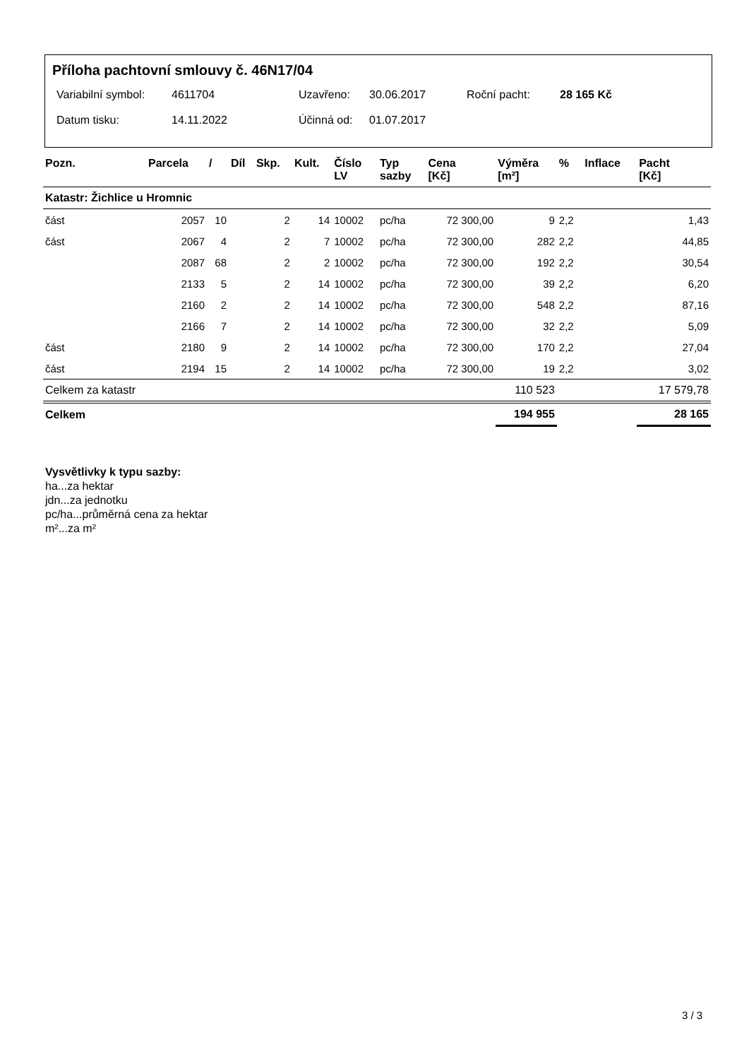Příloha pachtovní smlouvy č. 46N17/04
| Variabilní symbol: | 4611704 | Uzavřeno: | 30.06.2017 | Roční pacht: | 28 165 Kč |
| Datum tisku: | 14.11.2022 | Účinná od: | 01.07.2017 | | |
| Pozn. | Parcela | / | Díl | Skp. | Kult. | Číslo LV | Typ sazby | Cena [Kč] | Výměra [m²] | % | Inflace | Pacht [Kč] |
| --- | --- | --- | --- | --- | --- | --- | --- | --- | --- | --- | --- | --- |
| Katastr: Žichlice u Hromnic | | | | | | | | | | | | |
| část | 2057 | 10 | | 2 | 14 | 10002 | pc/ha | 72 300,00 | 9 | 2,2 | | 1,43 |
| část | 2067 | 4 | | 2 | 7 | 10002 | pc/ha | 72 300,00 | 282 | 2,2 | | 44,85 |
| | 2087 | 68 | | 2 | 2 | 10002 | pc/ha | 72 300,00 | 192 | 2,2 | | 30,54 |
| | 2133 | 5 | | 2 | 14 | 10002 | pc/ha | 72 300,00 | 39 | 2,2 | | 6,20 |
| | 2160 | 2 | | 2 | 14 | 10002 | pc/ha | 72 300,00 | 548 | 2,2 | | 87,16 |
| | 2166 | 7 | | 2 | 14 | 10002 | pc/ha | 72 300,00 | 32 | 2,2 | | 5,09 |
| část | 2180 | 9 | | 2 | 14 | 10002 | pc/ha | 72 300,00 | 170 | 2,2 | | 27,04 |
| část | 2194 | 15 | | 2 | 14 | 10002 | pc/ha | 72 300,00 | 19 | 2,2 | | 3,02 |
| Celkem za katastr | | | | | | | | | 110 523 | | | 17 579,78 |
| Celkem | | | | | | | | | 194 955 | | | 28 165 |
Vysvětlivky k typu sazby:
ha...za hektar
jdn...za jednotku
pc/ha...průměrná cena za hektar
m²...za m²
3 / 3